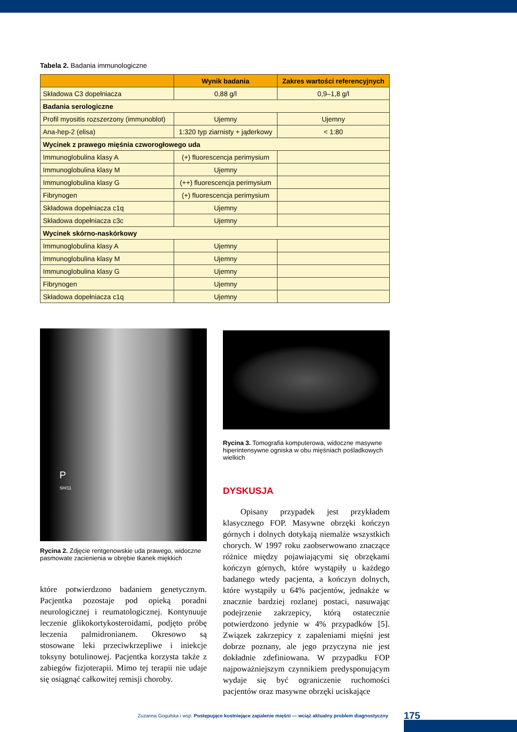Tabela 2. Badania immunologiczne
| | Wynik badania | Zakres wartości referencyjnych |
| --- | --- | --- |
| Składowa C3 dopełniacza | 0,88 g/l | 0,9–1,8 g/l |
| Badania serologiczne | | |
| Profil myositis rozszerzony (immunoblot) | Ujemny | Ujemny |
| Ana-hep-2 (elisa) | 1:320 typ ziarnisty + jąderkowy | < 1:80 |
| Wycinek z prawego mięśnia czworogłowego uda | | |
| Immunoglobulina klasy A | (+) fluorescencja perimysium | |
| Immunoglobulina klasy M | Ujemny | |
| Immunoglobulina klasy G | (++) fluorescencja perimysium | |
| Fibrynogen | (+) fluorescencja perimysium | |
| Składowa dopełniacza c1q | Ujemny | |
| Składowa dopełniacza c3c | Ujemny | |
| Wycinek skórno-naskórkowy | | |
| Immunoglobulina klasy A | Ujemny | |
| Immunoglobulina klasy M | Ujemny | |
| Immunoglobulina klasy G | Ujemny | |
| Fibrynogen | Ujemny | |
| Składowa dopełniacza c1q | Ujemny | |
P
SH/11
Rycina 2. Zdjęcie rentgenowskie uda prawego, widoczne pasmowate zacienienia w obrębie tkanek miękkich
które potwierdzono badaniem genetycznym. Pacjentka pozostaje pod opieką poradni neurologicznej i reumatologicznej. Kontynuuje leczenie glikokortykosteroidami, podjęto próbę leczenia palmidronianem. Okresowo są stosowane leki przeciwkrzepliwe i iniekcje toksyny botulinowej. Pacjentka korzysta także z zabiegów fizjoterapii. Mimo tej terapii nie udaje się osiągnąć całkowitej remisji choroby.
Rycina 3. Tomografia komputerowa, widoczne masywne hiperintensywne ogniska w obu mięśniach pośladkowych wielkich
DYSKUSJA
Opisany przypadek jest przykładem klasycznego FOP. Masywne obrzęki kończyn górnych i dolnych dotykają niemalże wszystkich chorych. W 1997 roku zaobserwowano znaczące różnice między pojawiającymi się obrzękami kończyn górnych, które wystąpiły u każdego badanego wtedy pacjenta, a kończyn dolnych, które wystąpiły u 64% pacjentów, jednakże w znacznie bardziej rozlanej postaci, nasuwając podejrzenie zakrzepicy, którą ostatecznie potwierdzono jedynie w 4% przypadków [5]. Związek zakrzepicy z zapaleniami mięśni jest dobrze poznany, ale jego przyczyna nie jest dokładnie zdefiniowana. W przypadku FOP najpoważniejszym czynnikiem predysponującym wydaje się być ograniczenie ruchomości pacjentów oraz masywne obrzęki uciskające
Zuzanna Gogulska i wsp. Postępujące kostniejące zapalenie mięśni — wciąż aktualny problem diagnostyczny 175